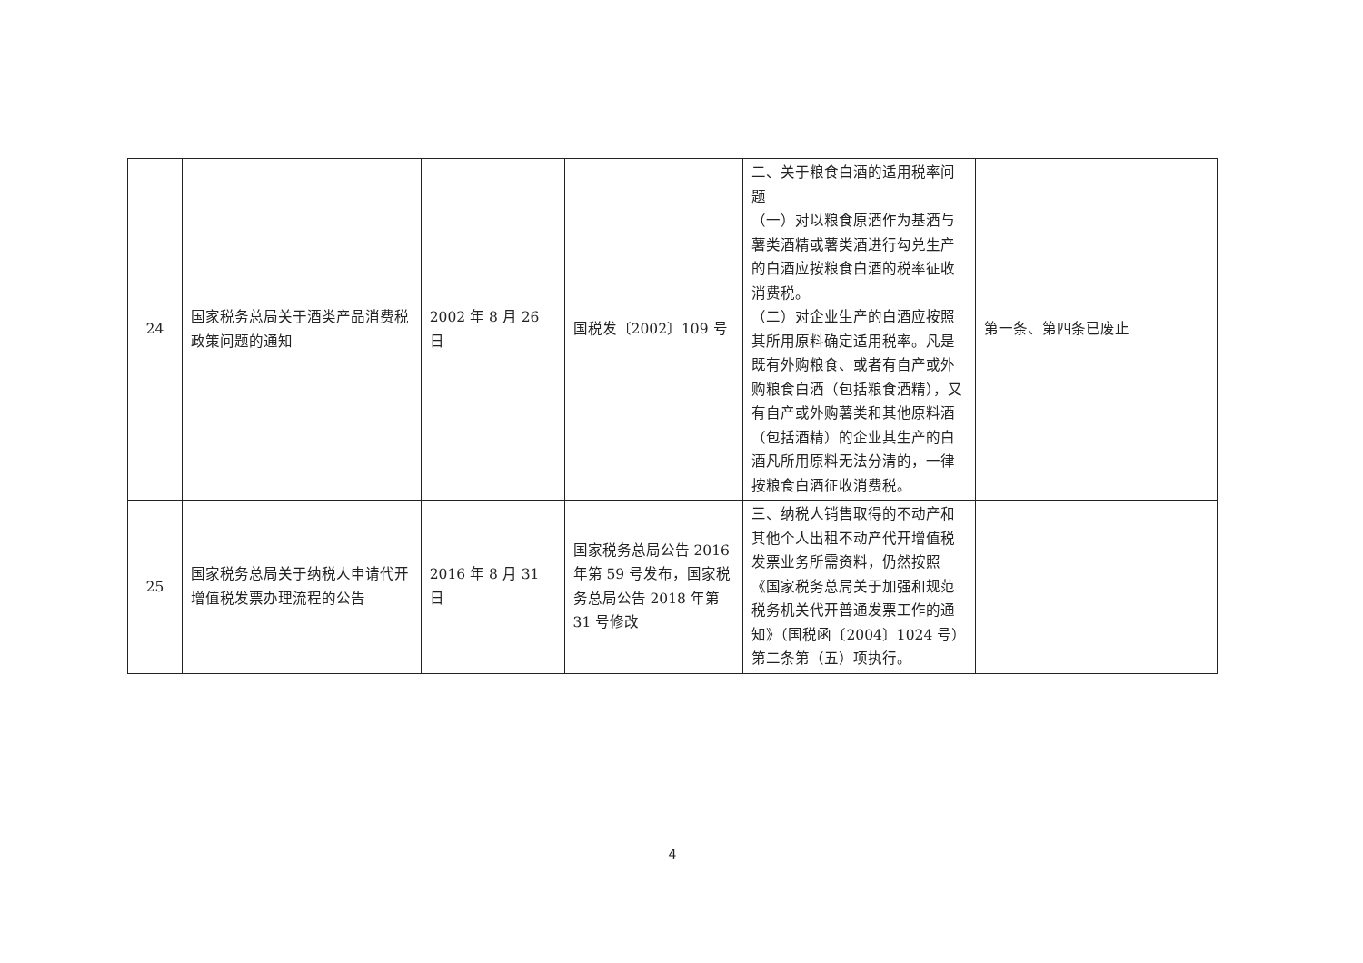| 24 | 国家税务总局关于酒类产品消费税政策问题的通知 | 2002 年 8 月 26 日 | 国税发〔2002〕109 号 | 二、关于粮食白酒的适用税率问题 （一）对以粮食原酒作为基酒与薯类酒精或薯类酒进行勾兑生产的白酒应按粮食白酒的税率征收消费税。 （二）对企业生产的白酒应按照其所用原料确定适用税率。凡是既有外购粮食、或者有自产或外购粮食白酒（包括粮食酒精），又有自产或外购薯类和其他原料酒（包括酒精）的企业其生产的白酒凡所用原料无法分清的，一律按粮食白酒征收消费税。 | 第一条、第四条已废止 |
| 25 | 国家税务总局关于纳税人申请代开增值税发票办理流程的公告 | 2016 年 8 月 31 日 | 国家税务总局公告 2016 年第 59 号发布，国家税务总局公告 2018 年第 31 号修改 | 三、纳税人销售取得的不动产和其他个人出租不动产代开增值税发票业务所需资料，仍然按照《国家税务总局关于加强和规范税务机关代开普通发票工作的通知》（国税函〔2004〕1024 号）第二条第（五）项执行。 | |
4